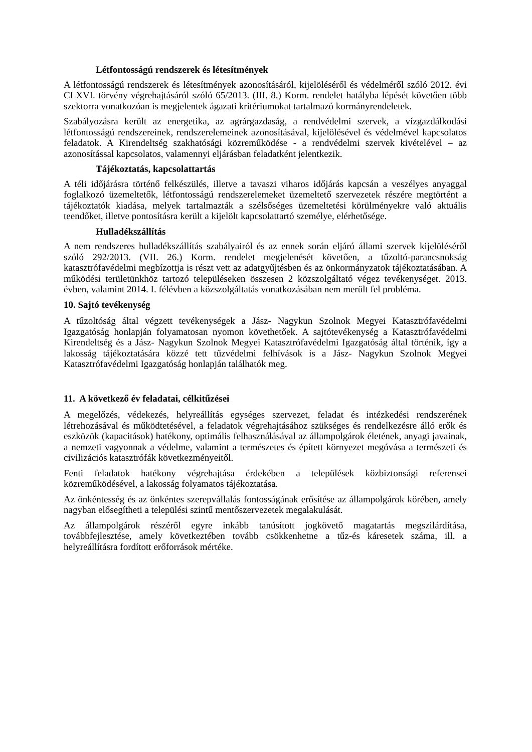Létfontosságú rendszerek és létesítmények
A létfontosságú rendszerek és létesítmények azonosításáról, kijelöléséről és védelméről szóló 2012. évi CLXVI. törvény végrehajtásáról szóló 65/2013. (III. 8.) Korm. rendelet hatályba lépését követően több szektorra vonatkozóan is megjelentek ágazati kritériumokat tartalmazó kormányrendeletek.
Szabályozásra került az energetika, az agrárgazdaság, a rendvédelmi szervek, a vízgazdálkodási létfontosságú rendszereinek, rendszerelemeinek azonosításával, kijelölésével és védelmével kapcsolatos feladatok. A Kirendeltség szakhatósági közreműködése - a rendvédelmi szervek kivételével – az azonosítással kapcsolatos, valamennyi eljárásban feladatként jelentkezik.
Tájékoztatás, kapcsolattartás
A téli időjárásra történő felkészülés, illetve a tavaszi viharos időjárás kapcsán a veszélyes anyaggal foglalkozó üzemeltetők, létfontosságú rendszerelemeket üzemeltető szervezetek részére megtörtént a tájékoztatók kiadása, melyek tartalmazták a szélsőséges üzemeltetési körülményekre való aktuális teendőket, illetve pontosításra került a kijelölt kapcsolattartó személye, elérhetősége.
Hulladékszállítás
A nem rendszeres hulladékszállítás szabályairól és az ennek során eljáró állami szervek kijelöléséről szóló 292/2013. (VII. 26.) Korm. rendelet megjelenését követően, a tűzoltó-parancsnokság katasztrófavédelmi megbízottja is részt vett az adatgyűjtésben és az önkormányzatok tájékoztatásában. A működési területünkhöz tartozó településeken összesen 2 közszolgáltató végez tevékenységet. 2013. évben, valamint 2014. I. félévben a közszolgáltatás vonatkozásában nem merült fel probléma.
10. Sajtó tevékenység
A tűzoltóság által végzett tevékenységek a Jász- Nagykun Szolnok Megyei Katasztrófavédelmi Igazgatóság honlapján folyamatosan nyomon követhetőek. A sajtótevékenység a Katasztrófavédelmi Kirendeltség és a Jász- Nagykun Szolnok Megyei Katasztrófavédelmi Igazgatóság által történik, így a lakosság tájékoztatására közzé tett tűzvédelmi felhívások is a Jász- Nagykun Szolnok Megyei Katasztrófavédelmi Igazgatóság honlapján találhatók meg.
11. A következő év feladatai, célkitűzései
A megelőzés, védekezés, helyreállítás egységes szervezet, feladat és intézkedési rendszerének létrehozásával és működtetésével, a feladatok végrehajtásához szükséges és rendelkezésre álló erők és eszközök (kapacitások) hatékony, optimális felhasználásával az állampolgárok életének, anyagi javainak, a nemzeti vagyonnak a védelme, valamint a természetes és épített környezet megóvása a természeti és civilizációs katasztrófák következményeitől.
Fenti feladatok hatékony végrehajtása érdekében a települések közbiztonsági referensei közreműködésével, a lakosság folyamatos tájékoztatása.
Az önkéntesség és az önkéntes szerepvállalás fontosságának erősítése az állampolgárok körében, amely nagyban elősegítheti a települési szintű mentőszervezetek megalakulását.
Az állampolgárok részéről egyre inkább tanúsított jogkövető magatartás megszilárdítása, továbbfejlesztése, amely következtében tovább csökkenhetne a tűz-és káresetek száma, ill. a helyreállításra fordított erőforrások mértéke.